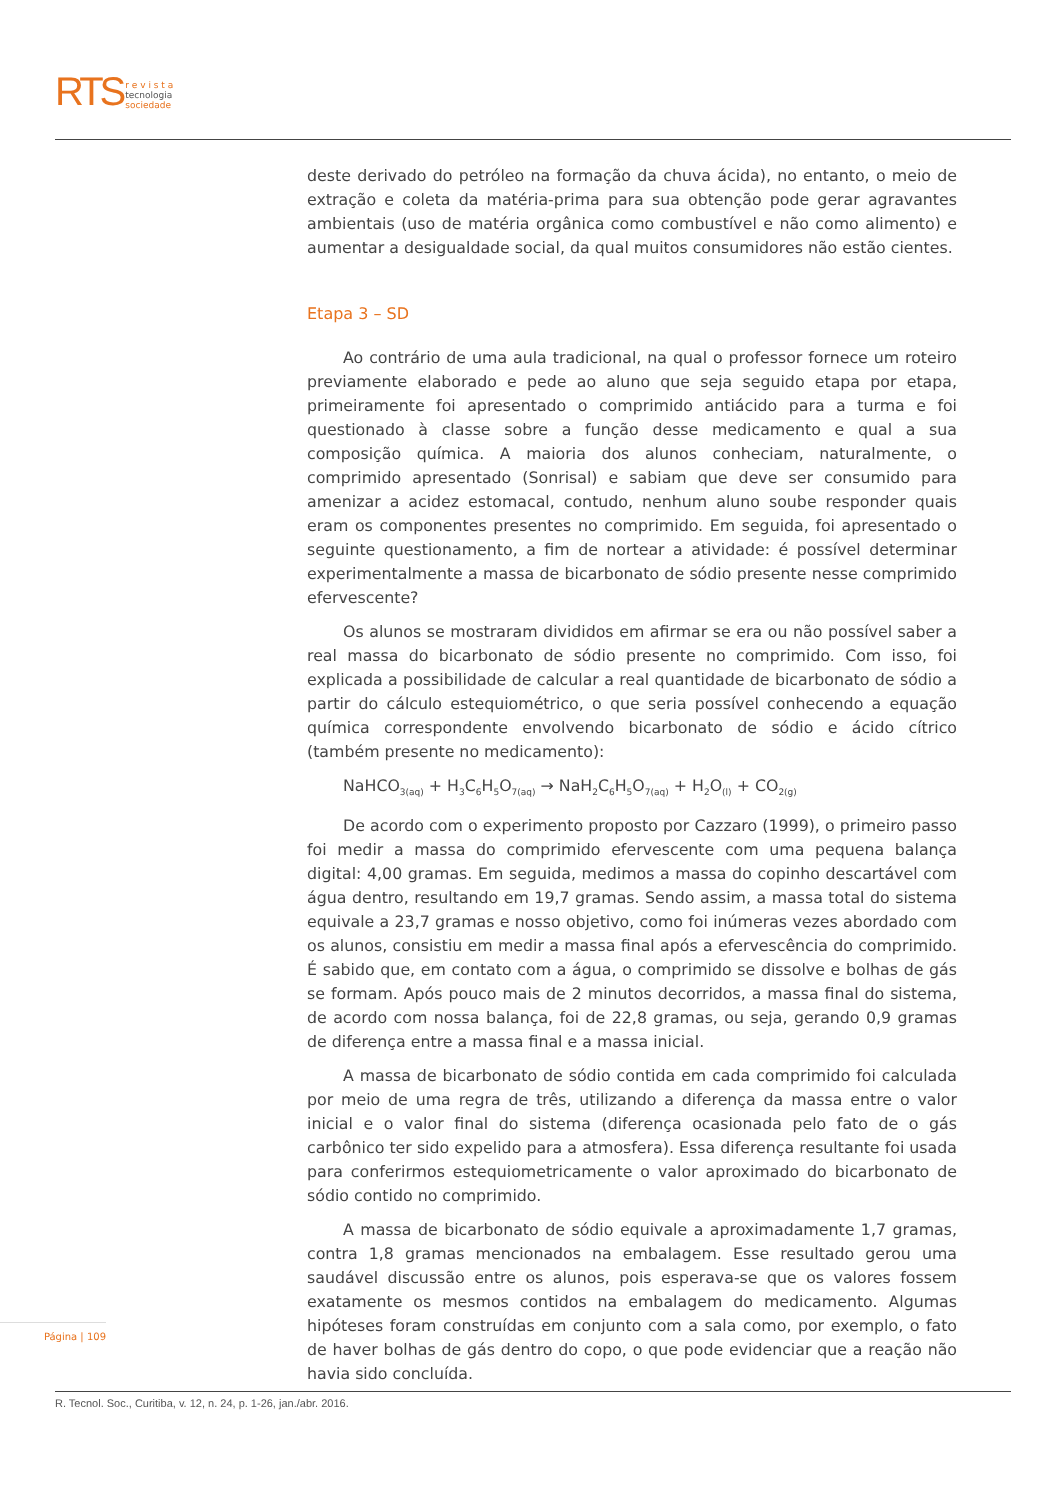RTS r e v i s t a
tecnologia
sociedade
deste derivado do petróleo na formação da chuva ácida), no entanto, o meio de extração e coleta da matéria-prima para sua obtenção pode gerar agravantes ambientais (uso de matéria orgânica como combustível e não como alimento) e aumentar a desigualdade social, da qual muitos consumidores não estão cientes.
Etapa 3 – SD
Ao contrário de uma aula tradicional, na qual o professor fornece um roteiro previamente elaborado e pede ao aluno que seja seguido etapa por etapa, primeiramente foi apresentado o comprimido antiácido para a turma e foi questionado à classe sobre a função desse medicamento e qual a sua composição química. A maioria dos alunos conheciam, naturalmente, o comprimido apresentado (Sonrisal) e sabiam que deve ser consumido para amenizar a acidez estomacal, contudo, nenhum aluno soube responder quais eram os componentes presentes no comprimido. Em seguida, foi apresentado o seguinte questionamento, a fim de nortear a atividade: é possível determinar experimentalmente a massa de bicarbonato de sódio presente nesse comprimido efervescente?
Os alunos se mostraram divididos em afirmar se era ou não possível saber a real massa do bicarbonato de sódio presente no comprimido. Com isso, foi explicada a possibilidade de calcular a real quantidade de bicarbonato de sódio a partir do cálculo estequiométrico, o que seria possível conhecendo a equação química correspondente envolvendo bicarbonato de sódio e ácido cítrico (também presente no medicamento):
NaHCO<sub>3(aq)</sub> + H<sub>3</sub>C<sub>6</sub>H<sub>5</sub>O<sub>7(aq)</sub> → NaH<sub>2</sub>C<sub>6</sub>H<sub>5</sub>O<sub>7(aq)</sub> + H<sub>2</sub>O<sub>(l)</sub> + CO<sub>2(g)</sub>
De acordo com o experimento proposto por Cazzaro (1999), o primeiro passo foi medir a massa do comprimido efervescente com uma pequena balança digital: 4,00 gramas. Em seguida, medimos a massa do copinho descartável com água dentro, resultando em 19,7 gramas. Sendo assim, a massa total do sistema equivale a 23,7 gramas e nosso objetivo, como foi inúmeras vezes abordado com os alunos, consistiu em medir a massa final após a efervescência do comprimido. É sabido que, em contato com a água, o comprimido se dissolve e bolhas de gás se formam. Após pouco mais de 2 minutos decorridos, a massa final do sistema, de acordo com nossa balança, foi de 22,8 gramas, ou seja, gerando 0,9 gramas de diferença entre a massa final e a massa inicial.
A massa de bicarbonato de sódio contida em cada comprimido foi calculada por meio de uma regra de três, utilizando a diferença da massa entre o valor inicial e o valor final do sistema (diferença ocasionada pelo fato de o gás carbônico ter sido expelido para a atmosfera). Essa diferença resultante foi usada para conferirmos estequiometricamente o valor aproximado do bicarbonato de sódio contido no comprimido.
A massa de bicarbonato de sódio equivale a aproximadamente 1,7 gramas, contra 1,8 gramas mencionados na embalagem. Esse resultado gerou uma saudável discussão entre os alunos, pois esperava-se que os valores fossem exatamente os mesmos contidos na embalagem do medicamento. Algumas hipóteses foram construídas em conjunto com a sala como, por exemplo, o fato de haver bolhas de gás dentro do copo, o que pode evidenciar que a reação não havia sido concluída.
Página | 109
R. Tecnol. Soc., Curitiba, v. 12, n. 24, p. 1-26, jan./abr. 2016.